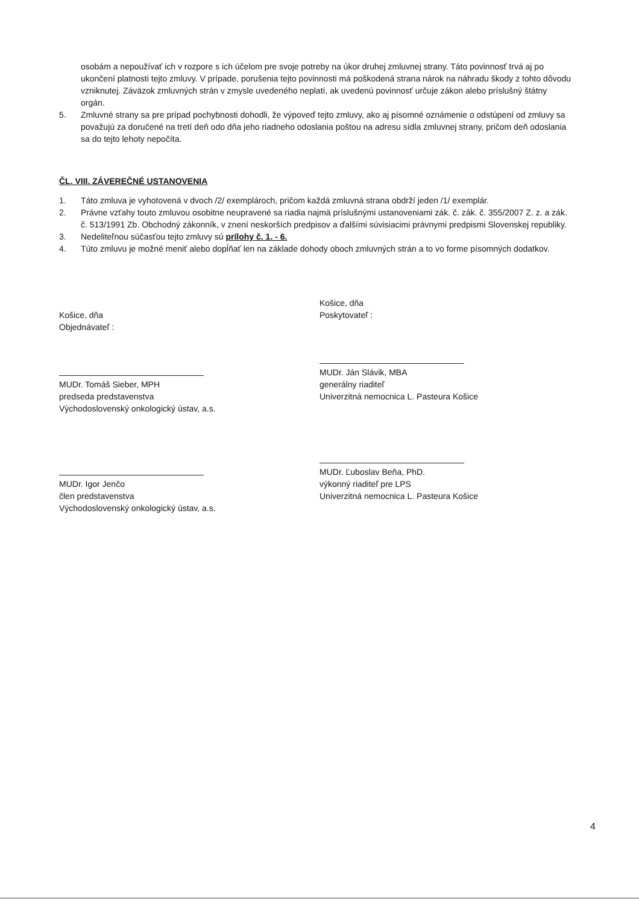osobám a nepoužívať ich v rozpore s ich účelom pre svoje potreby na úkor druhej zmluvnej strany. Táto povinnosť trvá aj po ukončení platnosti tejto zmluvy. V prípade, porušenia tejto povinnosti má poškodená strana nárok na náhradu škody z tohto dôvodu vzniknutej. Záväzok zmluvných strán v zmysle uvedeného neplatí, ak uvedenú povinnosť určuje zákon alebo príslušný štátny orgán.
5. Zmluvné strany sa pre prípad pochybnosti dohodli, že výpoveď tejto zmluvy, ako aj písomné oznámenie o odstúpení od zmluvy sa považujú za doručené na tretí deň odo dňa jeho riadneho odoslania poštou na adresu sídla zmluvnej strany, pričom deň odoslania sa do tejto lehoty nepočíta.
ČL. VIII. ZÁVEREČNÉ USTANOVENIA
1. Táto zmluva je vyhotovená v dvoch /2/ exemplároch, pričom každá zmluvná strana obdrží jeden /1/ exemplár.
2. Právne vzťahy touto zmluvou osobitne neupravené sa riadia najmä príslušnými ustanoveniami zák. č. zák. č. 355/2007 Z. z. a zák. č. 513/1991 Zb. Obchodný zákonník, v znení neskorších predpisov a ďalšími súvisiacimi právnymi predpismi Slovenskej republiky.
3. Nedeliteľnou súčasťou tejto zmluvy sú prílohy č. 1. - 6.
4. Túto zmluvu je možné meniť alebo dopĺňať len na základe dohody oboch zmluvných strán a to vo forme písomných dodatkov.
Košice, dňa
Objednávateľ :
MUDr. Tomáš Sieber, MPH
predseda predstavenstva
Východoslovenský onkologický ústav, a.s.
MUDr. Igor Jenčo
člen predstavenstva
Východoslovenský onkologický ústav, a.s.
Košice, dňa
Poskytovateľ :
MUDr. Ján Slávik, MBA
generálny riaditeľ
Univerzitná nemocnica L. Pasteura Košice
MUDr. Ľuboslav Beňa, PhD.
výkonný riaditeľ pre LPS
Univerzitná nemocnica L. Pasteura Košice
4